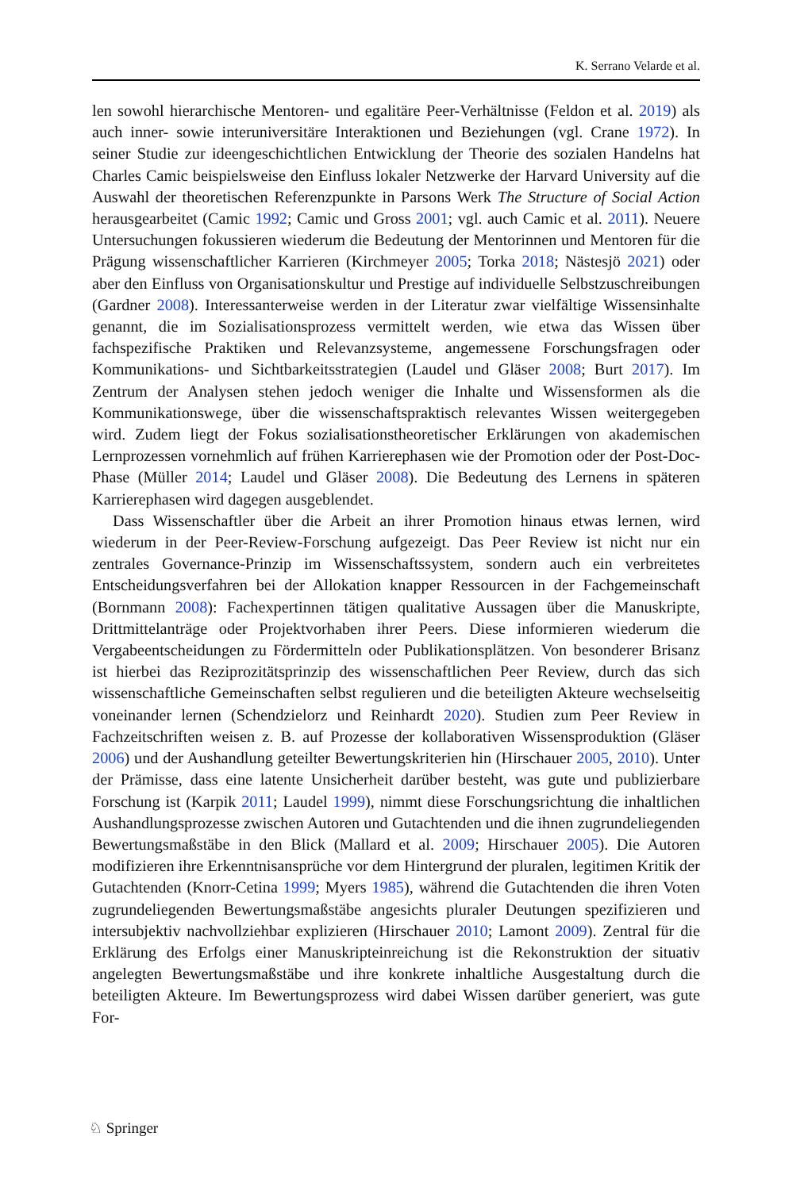K. Serrano Velarde et al.
len sowohl hierarchische Mentoren- und egalitäre Peer-Verhältnisse (Feldon et al. 2019) als auch inner- sowie interuniversitäre Interaktionen und Beziehungen (vgl. Crane 1972). In seiner Studie zur ideengeschichtlichen Entwicklung der Theorie des sozialen Handelns hat Charles Camic beispielsweise den Einfluss lokaler Netzwerke der Harvard University auf die Auswahl der theoretischen Referenzpunkte in Parsons Werk The Structure of Social Action herausgearbeitet (Camic 1992; Camic und Gross 2001; vgl. auch Camic et al. 2011). Neuere Untersuchungen fokussieren wiederum die Bedeutung der Mentorinnen und Mentoren für die Prägung wissenschaftlicher Karrieren (Kirchmeyer 2005; Torka 2018; Nästesjö 2021) oder aber den Einfluss von Organisationskultur und Prestige auf individuelle Selbstzuschreibungen (Gardner 2008). Interessanterweise werden in der Literatur zwar vielfältige Wissensinhalte genannt, die im Sozialisationsprozess vermittelt werden, wie etwa das Wissen über fachspezifische Praktiken und Relevanzsysteme, angemessene Forschungsfragen oder Kommunikations- und Sichtbarkeitsstrategien (Laudel und Gläser 2008; Burt 2017). Im Zentrum der Analysen stehen jedoch weniger die Inhalte und Wissensformen als die Kommunikationswege, über die wissenschaftspraktisch relevantes Wissen weitergegeben wird. Zudem liegt der Fokus sozialisationstheoretischer Erklärungen von akademischen Lernprozessen vornehmlich auf frühen Karrierephasen wie der Promotion oder der Post-Doc-Phase (Müller 2014; Laudel und Gläser 2008). Die Bedeutung des Lernens in späteren Karrierephasen wird dagegen ausgeblendet.
Dass Wissenschaftler über die Arbeit an ihrer Promotion hinaus etwas lernen, wird wiederum in der Peer-Review-Forschung aufgezeigt. Das Peer Review ist nicht nur ein zentrales Governance-Prinzip im Wissenschaftssystem, sondern auch ein verbreitetes Entscheidungsverfahren bei der Allokation knapper Ressourcen in der Fachgemeinschaft (Bornmann 2008): Fachexpertinnen tätigen qualitative Aussagen über die Manuskripte, Drittmittelanträge oder Projektvorhaben ihrer Peers. Diese informieren wiederum die Vergabeentscheidungen zu Fördermitteln oder Publikationsplätzen. Von besonderer Brisanz ist hierbei das Reziprozitätsprinzip des wissenschaftlichen Peer Review, durch das sich wissenschaftliche Gemeinschaften selbst regulieren und die beteiligten Akteure wechselseitig voneinander lernen (Schendzielorz und Reinhardt 2020). Studien zum Peer Review in Fachzeitschriften weisen z. B. auf Prozesse der kollaborativen Wissensproduktion (Gläser 2006) und der Aushandlung geteilter Bewertungskriterien hin (Hirschauer 2005, 2010). Unter der Prämisse, dass eine latente Unsicherheit darüber besteht, was gute und publizierbare Forschung ist (Karpik 2011; Laudel 1999), nimmt diese Forschungsrichtung die inhaltlichen Aushandlungsprozesse zwischen Autoren und Gutachtenden und die ihnen zugrundeliegenden Bewertungsmaßstäbe in den Blick (Mallard et al. 2009; Hirschauer 2005). Die Autoren modifizieren ihre Erkenntnisansprüche vor dem Hintergrund der pluralen, legitimen Kritik der Gutachtenden (Knorr-Cetina 1999; Myers 1985), während die Gutachtenden die ihren Voten zugrundeliegenden Bewertungsmaßstäbe angesichts pluraler Deutungen spezifizieren und intersubjektiv nachvollziehbar explizieren (Hirschauer 2010; Lamont 2009). Zentral für die Erklärung des Erfolgs einer Manuskripteinreichung ist die Rekonstruktion der situativ angelegten Bewertungsmaßstäbe und ihre konkrete inhaltliche Ausgestaltung durch die beteiligten Akteure. Im Bewertungsprozess wird dabei Wissen darüber generiert, was gute For-
♘ Springer